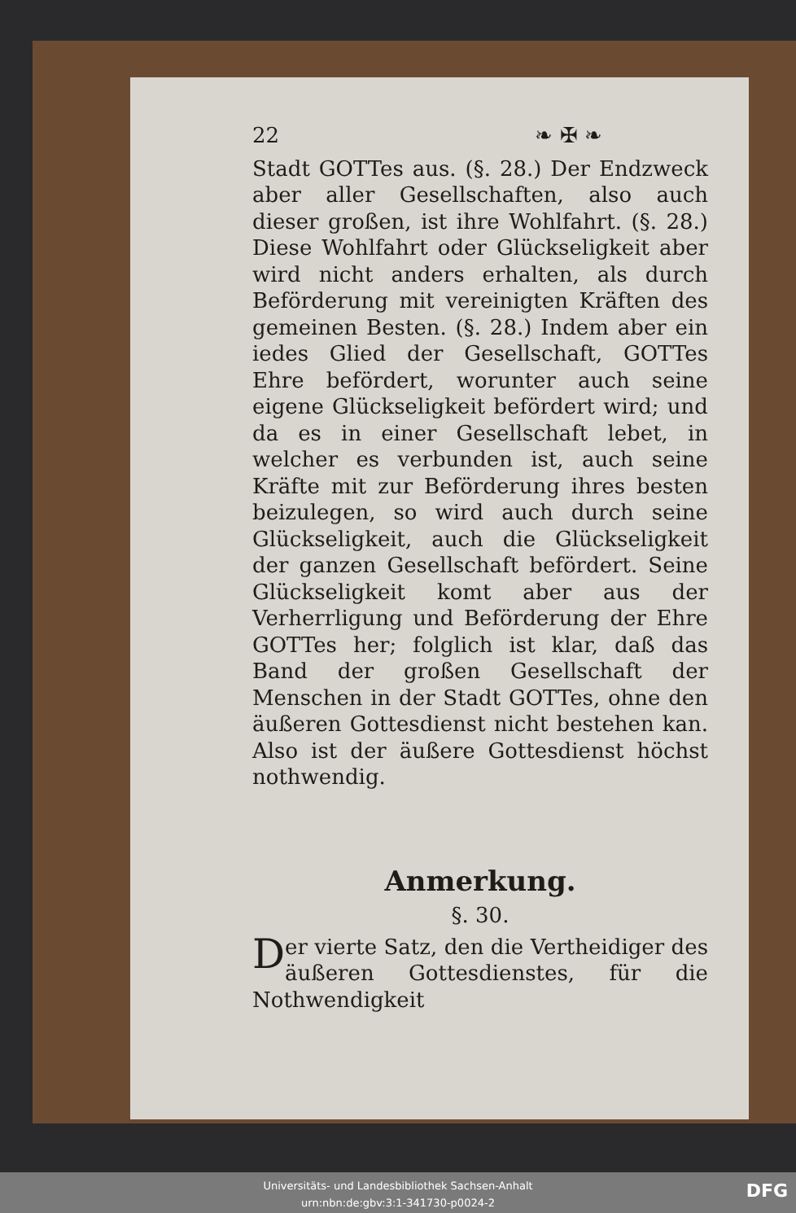22 ❧ ✠ ❧
Stadt GOTTes aus. (§. 28.) Der Endzweck aber aller Gesellschaften, also auch dieser großen, ist ihre Wohlfahrt. (§. 28.) Diese Wohlfahrt oder Glückseligkeit aber wird nicht anders erhalten, als durch Beförderung mit vereinigten Kräften des gemeinen Besten. (§. 28.) Indem aber ein iedes Glied der Gesellschaft, GOTTes Ehre befördert, worunter auch seine eigene Glückseligkeit befördert wird; und da es in einer Gesellschaft lebet, in welcher es verbunden ist, auch seine Kräfte mit zur Beförderung ihres besten beizulegen, so wird auch durch seine Glückseligkeit, auch die Glückseligkeit der ganzen Gesellschaft befördert. Seine Glückseligkeit komt aber aus der Verherrligung und Beförderung der Ehre GOTTes her; folglich ist klar, daß das Band der großen Gesellschaft der Menschen in der Stadt GOTTes, ohne den äußeren Gottesdienst nicht bestehen kan. Also ist der äußere Gottesdienst höchst nothwendig.
Anmerkung.
§. 30.
Der vierte Satz, den die Vertheidiger des äußeren Gottesdienstes, für die Nothwendigkeit
Universitäts- und Landesbibliothek Sachsen-Anhalt
urn:nbn:de:gbv:3:1-341730-p0024-2
DFG